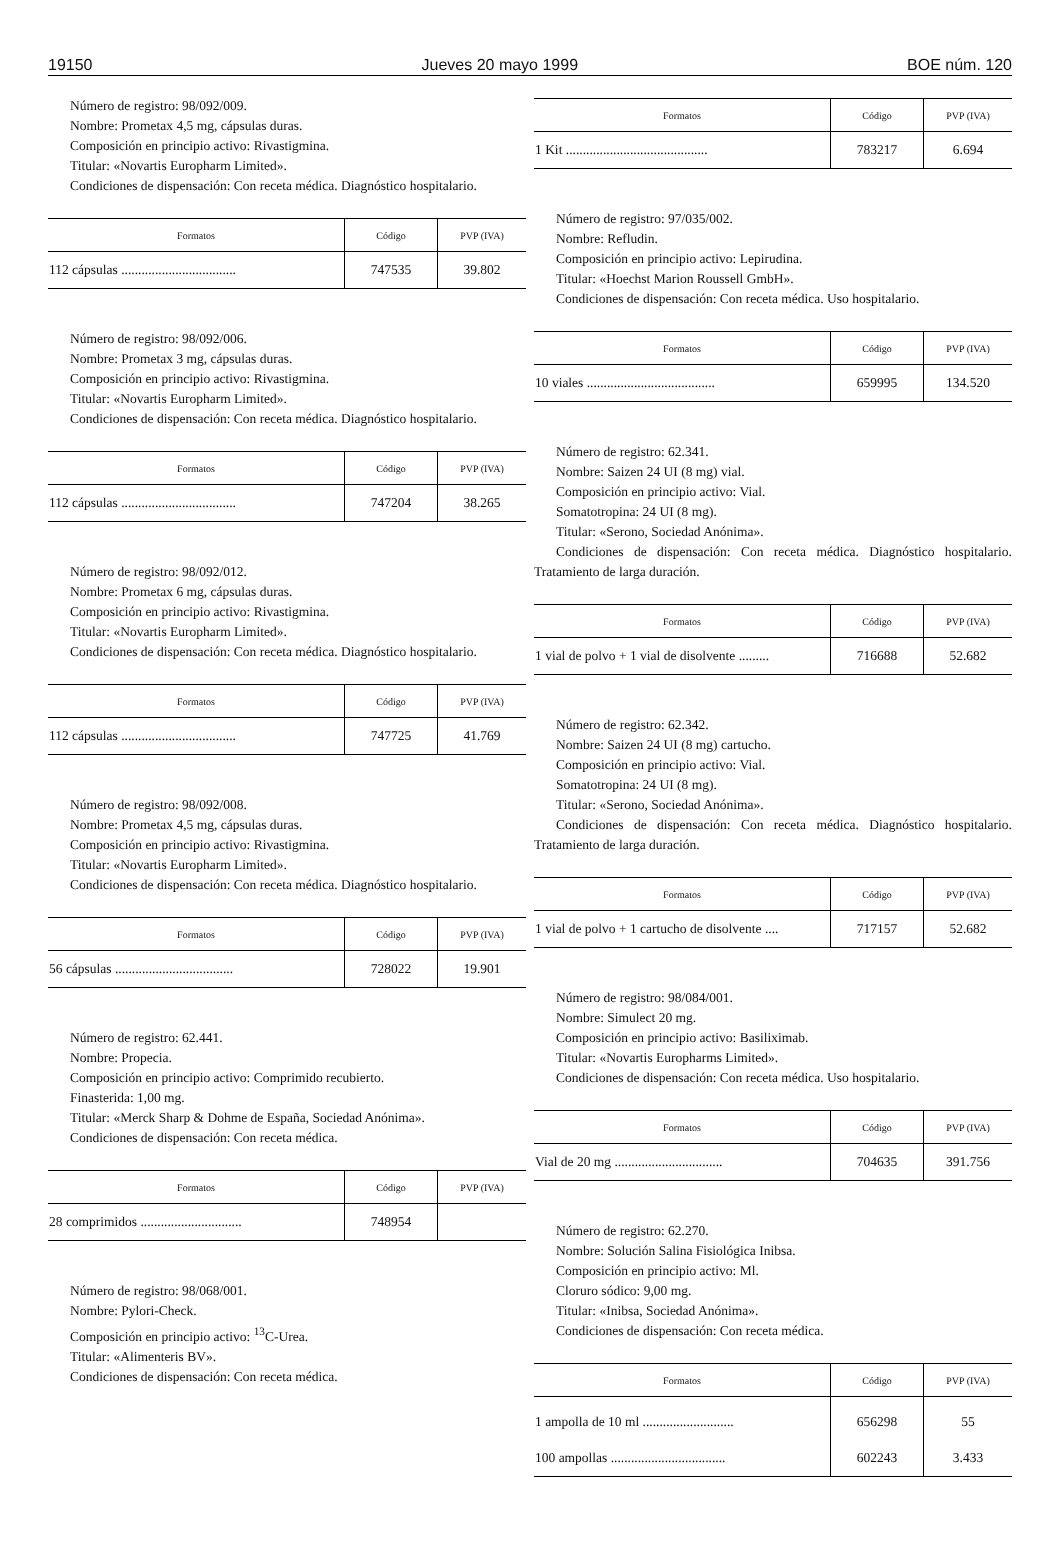19150 Jueves 20 mayo 1999 BOE núm. 120
Número de registro: 98/092/009.
Nombre: Prometax 4,5 mg, cápsulas duras.
Composición en principio activo: Rivastigmina.
Titular: «Novartis Europharm Limited».
Condiciones de dispensación: Con receta médica. Diagnóstico hospitalario.
| Formatos | Código | PVP (IVA) |
| --- | --- | --- |
| 112 cápsulas .................................. | 747535 | 39.802 |
Número de registro: 98/092/006.
Nombre: Prometax 3 mg, cápsulas duras.
Composición en principio activo: Rivastigmina.
Titular: «Novartis Europharm Limited».
Condiciones de dispensación: Con receta médica. Diagnóstico hospitalario.
| Formatos | Código | PVP (IVA) |
| --- | --- | --- |
| 112 cápsulas .................................. | 747204 | 38.265 |
Número de registro: 98/092/012.
Nombre: Prometax 6 mg, cápsulas duras.
Composición en principio activo: Rivastigmina.
Titular: «Novartis Europharm Limited».
Condiciones de dispensación: Con receta médica. Diagnóstico hospitalario.
| Formatos | Código | PVP (IVA) |
| --- | --- | --- |
| 112 cápsulas .................................. | 747725 | 41.769 |
Número de registro: 98/092/008.
Nombre: Prometax 4,5 mg, cápsulas duras.
Composición en principio activo: Rivastigmina.
Titular: «Novartis Europharm Limited».
Condiciones de dispensación: Con receta médica. Diagnóstico hospitalario.
| Formatos | Código | PVP (IVA) |
| --- | --- | --- |
| 56 cápsulas ................................... | 728022 | 19.901 |
Número de registro: 62.441.
Nombre: Propecia.
Composición en principio activo: Comprimido recubierto.
Finasterida: 1,00 mg.
Titular: «Merck Sharp & Dohme de España, Sociedad Anónima».
Condiciones de dispensación: Con receta médica.
| Formatos | Código | PVP (IVA) |
| --- | --- | --- |
| 28 comprimidos .............................. | 748954 | |
Número de registro: 98/068/001.
Nombre: Pylori-Check.
Composición en principio activo: <sup>13</sup>C-Urea.
Titular: «Alimenteris BV».
Condiciones de dispensación: Con receta médica.
| Formatos | Código | PVP (IVA) |
| --- | --- | --- |
| 1 Kit .......................................... | 783217 | 6.694 |
Número de registro: 97/035/002.
Nombre: Refludin.
Composición en principio activo: Lepirudina.
Titular: «Hoechst Marion Roussell GmbH».
Condiciones de dispensación: Con receta médica. Uso hospitalario.
| Formatos | Código | PVP (IVA) |
| --- | --- | --- |
| 10 viales ...................................... | 659995 | 134.520 |
Número de registro: 62.341.
Nombre: Saizen 24 UI (8 mg) vial.
Composición en principio activo: Vial.
Somatotropina: 24 UI (8 mg).
Titular: «Serono, Sociedad Anónima».
Condiciones de dispensación: Con receta médica. Diagnóstico hospitalario. Tratamiento de larga duración.
| Formatos | Código | PVP (IVA) |
| --- | --- | --- |
| 1 vial de polvo + 1 vial de disolvente ......... | 716688 | 52.682 |
Número de registro: 62.342.
Nombre: Saizen 24 UI (8 mg) cartucho.
Composición en principio activo: Vial.
Somatotropina: 24 UI (8 mg).
Titular: «Serono, Sociedad Anónima».
Condiciones de dispensación: Con receta médica. Diagnóstico hospitalario. Tratamiento de larga duración.
| Formatos | Código | PVP (IVA) |
| --- | --- | --- |
| 1 vial de polvo + 1 cartucho de disolvente .... | 717157 | 52.682 |
Número de registro: 98/084/001.
Nombre: Simulect 20 mg.
Composición en principio activo: Basiliximab.
Titular: «Novartis Europharms Limited».
Condiciones de dispensación: Con receta médica. Uso hospitalario.
| Formatos | Código | PVP (IVA) |
| --- | --- | --- |
| Vial de 20 mg ................................ | 704635 | 391.756 |
Número de registro: 62.270.
Nombre: Solución Salina Fisiológica Inibsa.
Composición en principio activo: Ml.
Cloruro sódico: 9,00 mg.
Titular: «Inibsa, Sociedad Anónima».
Condiciones de dispensación: Con receta médica.
| Formatos | Código | PVP (IVA) |
| --- | --- | --- |
| 1 ampolla de 10 ml ........................... | 656298 | 55 |
| 100 ampollas .................................. | 602243 | 3.433 |